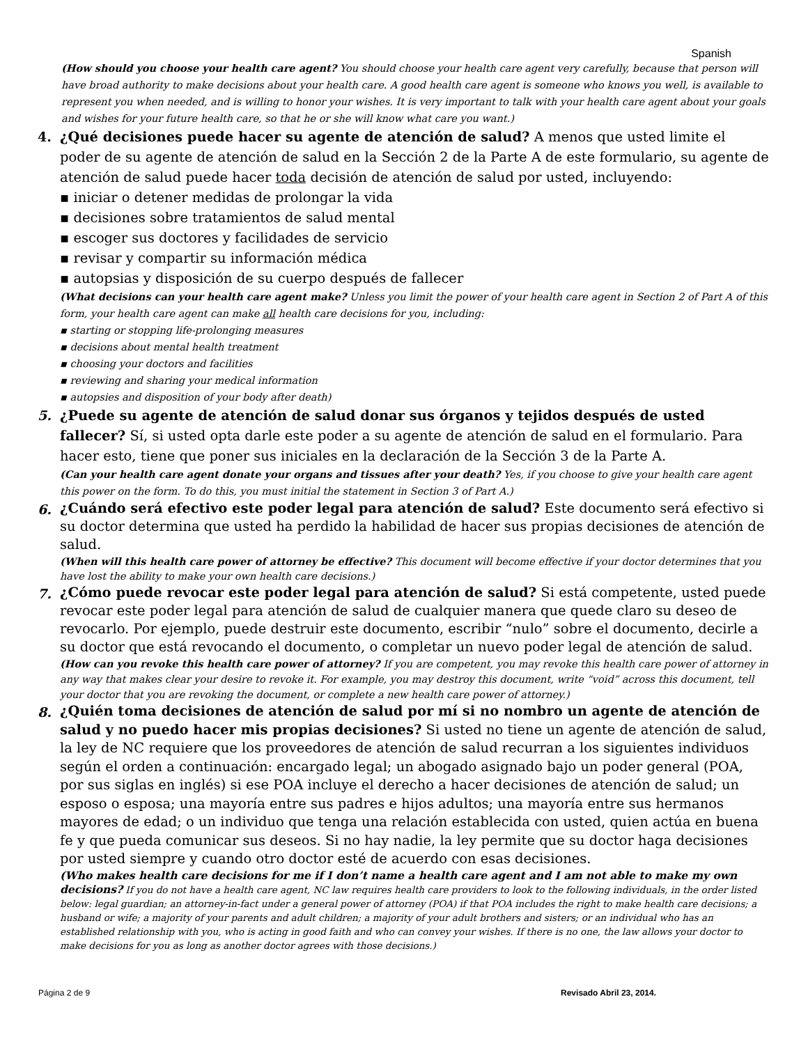Spanish
(How should you choose your health care agent? You should choose your health care agent very carefully, because that person will have broad authority to make decisions about your health care. A good health care agent is someone who knows you well, is available to represent you when needed, and is willing to honor your wishes. It is very important to talk with your health care agent about your goals and wishes for your future health care, so that he or she will know what care you want.)
4. ¿Qué decisiones puede hacer su agente de atención de salud? A menos que usted limite el poder de su agente de atención de salud en la Sección 2 de la Parte A de este formulario, su agente de atención de salud puede hacer toda decisión de atención de salud por usted, incluyendo:
▪ iniciar o detener medidas de prolongar la vida
▪ decisiones sobre tratamientos de salud mental
▪ escoger sus doctores y facilidades de servicio
▪ revisar y compartir su información médica
▪ autopsias y disposición de su cuerpo después de fallecer
(What decisions can your health care agent make? Unless you limit the power of your health care agent in Section 2 of Part A of this form, your health care agent can make all health care decisions for you, including:
▪ starting or stopping life-prolonging measures
▪ decisions about mental health treatment
▪ choosing your doctors and facilities
▪ reviewing and sharing your medical information
▪ autopsies and disposition of your body after death)
5. ¿Puede su agente de atención de salud donar sus órganos y tejidos después de usted fallecer? Sí, si usted opta darle este poder a su agente de atención de salud en el formulario. Para hacer esto, tiene que poner sus iniciales en la declaración de la Sección 3 de la Parte A.
(Can your health care agent donate your organs and tissues after your death? Yes, if you choose to give your health care agent this power on the form. To do this, you must initial the statement in Section 3 of Part A.)
6.
¿Cuándo será efectivo este poder legal para atención de salud? Este documento será efectivo si su doctor determina que usted ha perdido la habilidad de hacer sus propias decisiones de atención de salud.
(When will this health care power of attorney be effective? This document will become effective if your doctor determines that you have lost the ability to make your own health care decisions.)
7.
¿Cómo puede revocar este poder legal para atención de salud? Si está competente, usted puede revocar este poder legal para atención de salud de cualquier manera que quede claro su deseo de revocarlo. Por ejemplo, puede destruir este documento, escribir “nulo” sobre el documento, decirle a su doctor que está revocando el documento, o completar un nuevo poder legal de atención de salud.
(How can you revoke this health care power of attorney? If you are competent, you may revoke this health care power of attorney in any way that makes clear your desire to revoke it. For example, you may destroy this document, write “void” across this document, tell your doctor that you are revoking the document, or complete a new health care power of attorney.)
8.
¿Quién toma decisiones de atención de salud por mí si no nombro un agente de atención de salud y no puedo hacer mis propias decisiones? Si usted no tiene un agente de atención de salud, la ley de NC requiere que los proveedores de atención de salud recurran a los siguientes individuos según el orden a continuación: encargado legal; un abogado asignado bajo un poder general (POA, por sus siglas en inglés) si ese POA incluye el derecho a hacer decisiones de atención de salud; un esposo o esposa; una mayoría entre sus padres e hijos adultos; una mayoría entre sus hermanos mayores de edad; o un individuo que tenga una relación establecida con usted, quien actúa en buena fe y que pueda comunicar sus deseos. Si no hay nadie, la ley permite que su doctor haga decisiones por usted siempre y cuando otro doctor esté de acuerdo con esas decisiones.
(Who makes health care decisions for me if I don’t name a health care agent and I am not able to make my own decisions? If you do not have a health care agent, NC law requires health care providers to look to the following individuals, in the order listed below: legal guardian; an attorney-in-fact under a general power of attorney (POA) if that POA includes the right to make health care decisions; a husband or wife; a majority of your parents and adult children; a majority of your adult brothers and sisters; or an individual who has an established relationship with you, who is acting in good faith and who can convey your wishes. If there is no one, the law allows your doctor to make decisions for you as long as another doctor agrees with those decisions.)
Página 2 de 9 Revisado Abril 23, 2014.